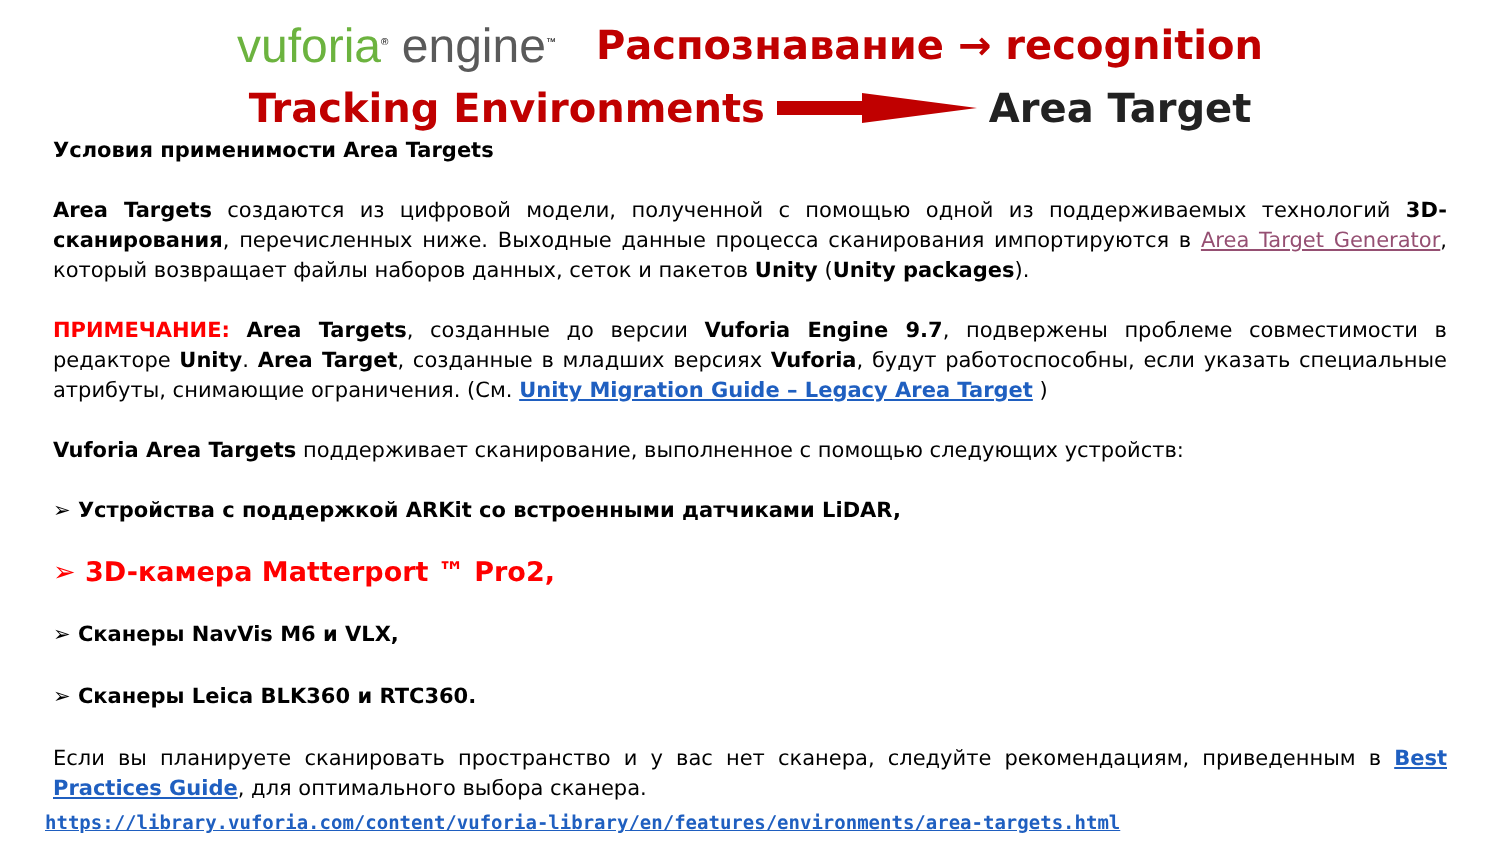vuforia<sup>®</sup> engine<sup>™</sup>
Распознавание → recognition
Tracking Environments Area Target
Условия применимости Area Targets
Area Targets создаются из цифровой модели, полученной с помощью одной из поддерживаемых технологий 3D-сканирования, перечисленных ниже. Выходные данные процесса сканирования импортируются в Area Target Generator, который возвращает файлы наборов данных, сеток и пакетов Unity (Unity packages).
ПРИМЕЧАНИЕ: Area Targets, созданные до версии Vuforia Engine 9.7, подвержены проблеме совместимости в редакторе Unity. Area Target, созданные в младших версиях Vuforia, будут работоспособны, если указать специальные атрибуты, снимающие ограничения. (См. Unity Migration Guide – Legacy Area Target )
Vuforia Area Targets поддерживает сканирование, выполненное с помощью следующих устройств:
➢ Устройства с поддержкой ARKit со встроенными датчиками LiDAR,
➢ 3D-камера Matterport ™ Pro2,
➢ Сканеры NavVis M6 и VLX,
➢ Сканеры Leica BLK360 и RTC360.
Если вы планируете сканировать пространство и у вас нет сканера, следуйте рекомендациям, приведенным в Best Practices Guide, для оптимального выбора сканера.
https://library.vuforia.com/content/vuforia-library/en/features/environments/area-targets.html